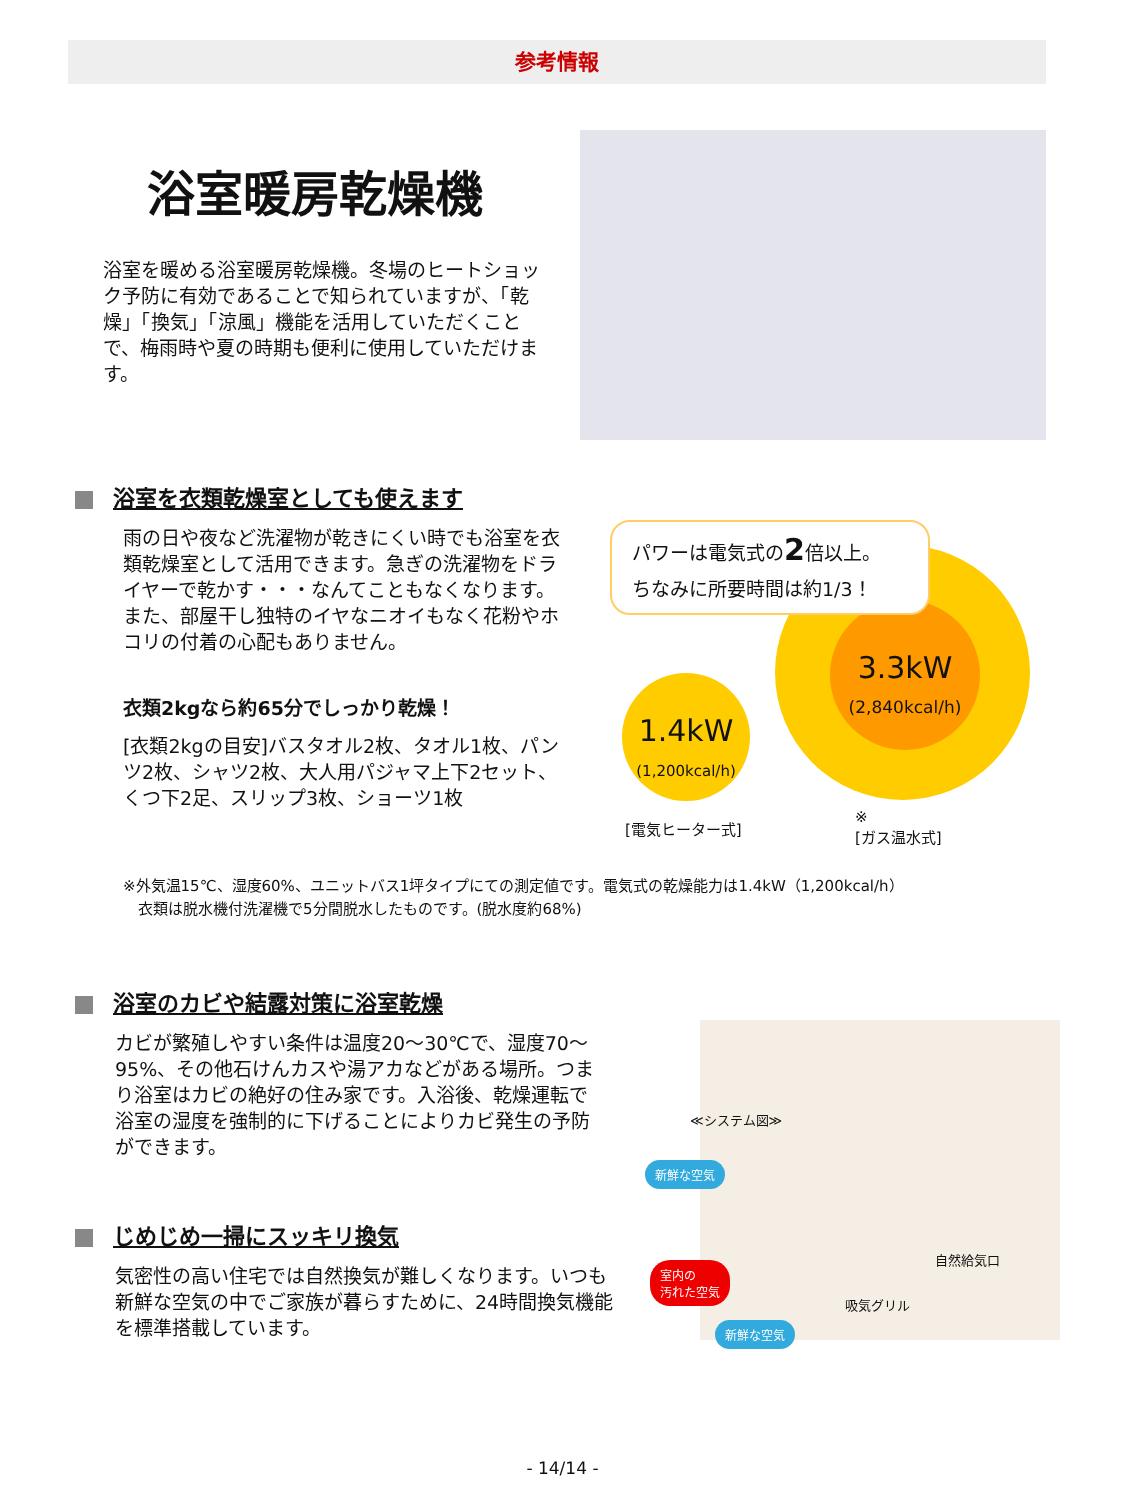参考情報
浴室暖房乾燥機
浴室を暖める浴室暖房乾燥機。冬場のヒートショック予防に有効であることで知られていますが、「乾燥」「換気」「涼風」機能を活用していただくことで、梅雨時や夏の時期も便利に使用していただけます。
浴室を衣類乾燥室としても使えます
雨の日や夜など洗濯物が乾きにくい時でも浴室を衣類乾燥室として活用できます。急ぎの洗濯物をドライヤーで乾かす・・・なんてこともなくなります。また、部屋干し独特のイヤなニオイもなく花粉やホコリの付着の心配もありません。
衣類2kgなら約65分でしっかり乾燥！
[衣類2kgの目安]バスタオル2枚、タオル1枚、パンツ2枚、シャツ2枚、大人用パジャマ上下2セット、くつ下2足、スリップ3枚、ショーツ1枚
3.3kW
(2,840kcal/h)
1.4kW
(1,200kcal/h)
パワーは電気式の2倍以上。
ちなみに所要時間は約1/3！
[電気ヒーター式]
※
[ガス温水式]
※外気温15℃、湿度60%、ユニットバス1坪タイプにての測定値です。電気式の乾燥能力は1.4kW（1,200kcal/h）
　衣類は脱水機付洗濯機で5分間脱水したものです。(脱水度約68%)
浴室のカビや結露対策に浴室乾燥
カビが繁殖しやすい条件は温度20〜30℃で、湿度70〜95%、その他石けんカスや湯アカなどがある場所。つまり浴室はカビの絶好の住み家です。入浴後、乾燥運転で浴室の湿度を強制的に下げることによりカビ発生の予防ができます。
じめじめ一掃にスッキリ換気
気密性の高い住宅では自然換気が難しくなります。いつも新鮮な空気の中でご家族が暮らすために、24時間換気機能を標準搭載しています。
≪システム図≫
新鮮な空気
室内の
汚れた空気
自然給気口
吸気グリル
新鮮な空気
- 14/14 -